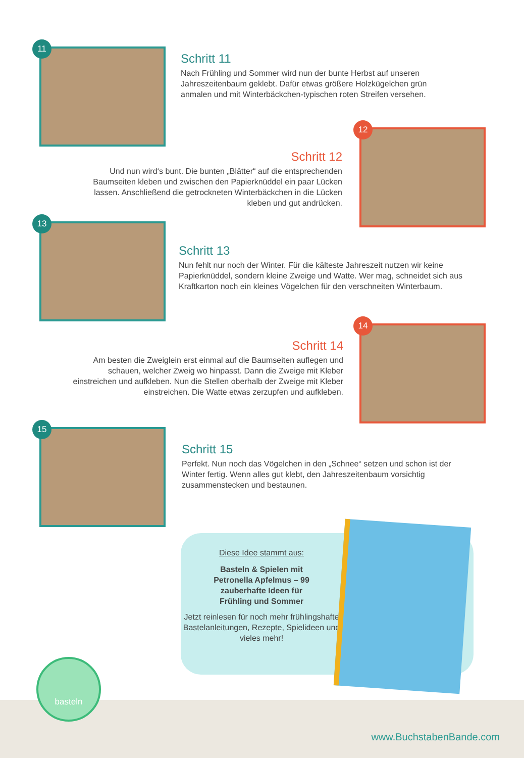11
Schritt 11
Nach Frühling und Sommer wird nun der bunte Herbst auf unseren Jahreszeitenbaum geklebt. Dafür etwas größere Holzkügelchen grün anmalen und mit Winterbäckchen-typischen roten Streifen versehen.
Schritt 12
Und nun wird‘s bunt. Die bunten „Blätter“ auf die entsprechenden Baumseiten kleben und zwischen den Papierknüddel ein paar Lücken lassen. Anschließend die getrockneten Winterbäckchen in die Lücken kleben und gut andrücken.
12
13
Schritt 13
Nun fehlt nur noch der Winter. Für die kälteste Jahreszeit nutzen wir keine Papierknüddel, sondern kleine Zweige und Watte. Wer mag, schneidet sich aus Kraftkarton noch ein kleines Vögelchen für den verschneiten Winterbaum.
Schritt 14
Am besten die Zweiglein erst einmal auf die Baumseiten auflegen und schauen, welcher Zweig wo hinpasst. Dann die Zweige mit Kleber einstreichen und aufkleben. Nun die Stellen oberhalb der Zweige mit Kleber einstreichen. Die Watte etwas zerzupfen und aufkleben.
14
15
Schritt 15
Perfekt. Nun noch das Vögelchen in den „Schnee“ setzen und schon ist der Winter fertig. Wenn alles gut klebt, den Jahreszeitenbaum vorsichtig zusammenstecken und bestaunen.
Diese Idee stammt aus:
Basteln & Spielen mit
Petronella Apfelmus – 99
zauberhafte Ideen für
Frühling und Sommer
Jetzt reinlesen für noch mehr frühlingshafte Bastelanleitungen, Rezepte, Spielideen und vieles mehr!
basteln
www.BuchstabenBande.com